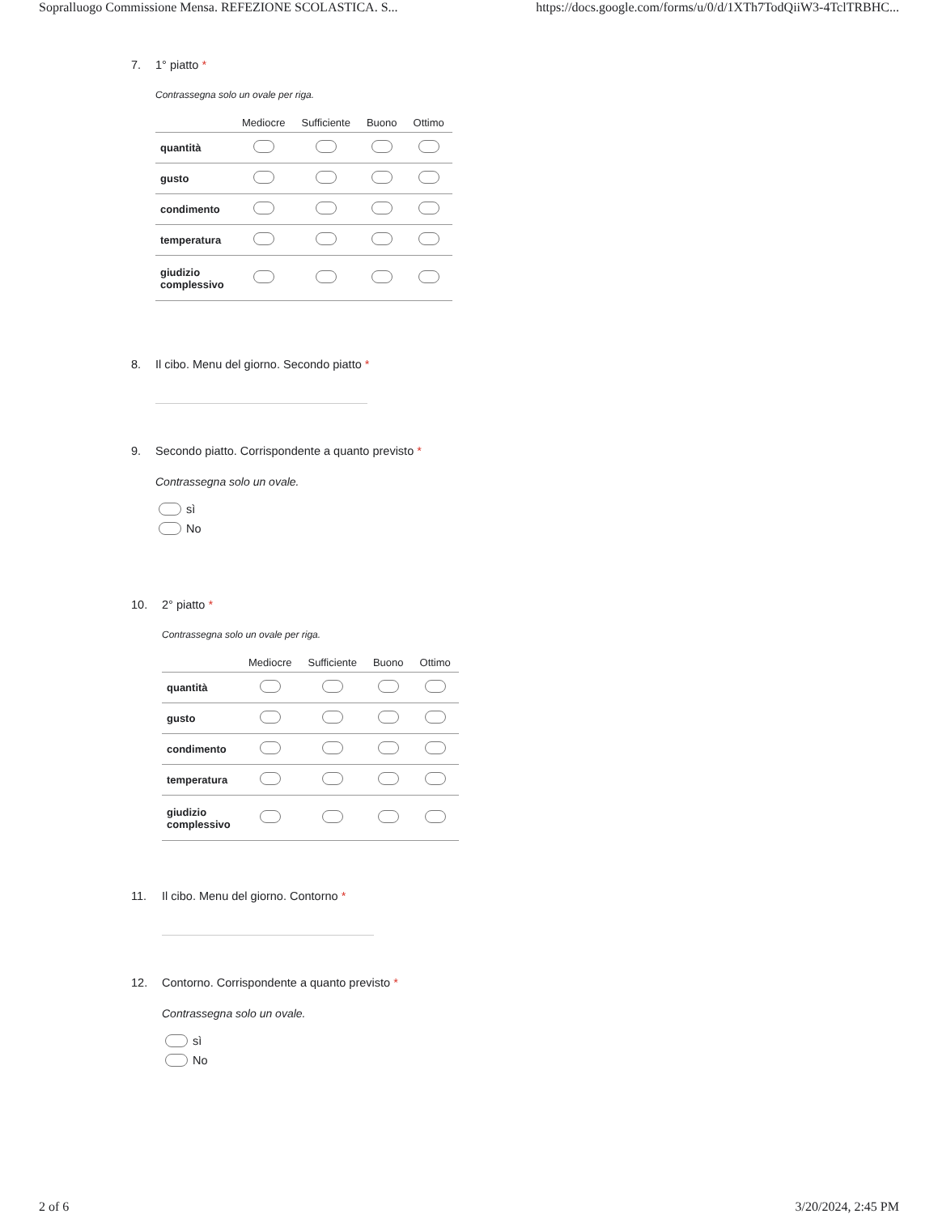Sopralluogo Commissione Mensa. REFEZIONE SCOLASTICA. S... https://docs.google.com/forms/u/0/d/1XTh7TodQiiW3-4TclTRBHC...
7. 1° piatto *
Contrassegna solo un ovale per riga.
| | Mediocre | Sufficiente | Buono | Ottimo |
| --- | --- | --- | --- | --- |
| quantità | | | | |
| gusto | | | | |
| condimento | | | | |
| temperatura | | | | |
| giudizio complessivo | | | | |
8. Il cibo. Menu del giorno. Secondo piatto *
9. Secondo piatto. Corrispondente a quanto previsto *
Contrassegna solo un ovale.
sì
No
10. 2° piatto *
Contrassegna solo un ovale per riga.
| | Mediocre | Sufficiente | Buono | Ottimo |
| --- | --- | --- | --- | --- |
| quantità | | | | |
| gusto | | | | |
| condimento | | | | |
| temperatura | | | | |
| giudizio complessivo | | | | |
11. Il cibo. Menu del giorno. Contorno *
12. Contorno. Corrispondente a quanto previsto *
Contrassegna solo un ovale.
sì
No
2 of 6 3/20/2024, 2:45 PM